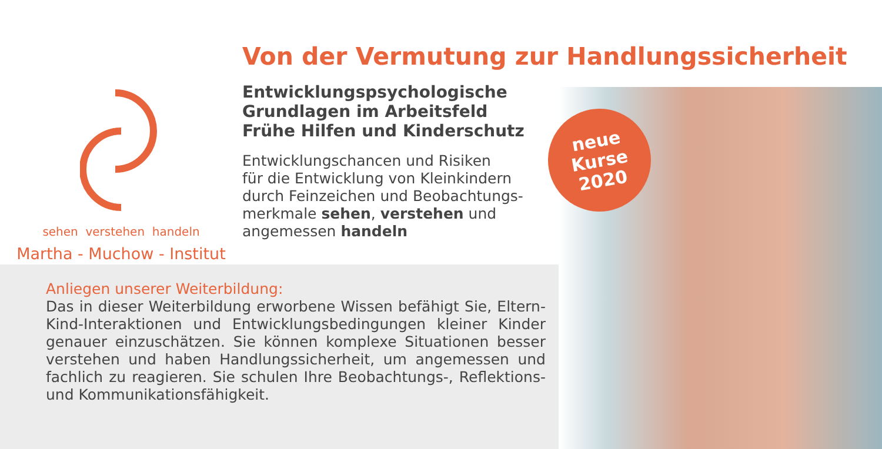Von der Vermutung zur Handlungssicherheit
sehen verstehen handeln
Martha - Muchow - Institut
Entwicklungspsychologische
Grundlagen im Arbeitsfeld
Frühe Hilfen und Kinderschutz
Entwicklungschancen und Risiken
für die Entwicklung von Kleinkindern
durch Feinzeichen und Beobachtungs-
merkmale sehen, verstehen und
angemessen handeln
neue
Kurse
2020
Anliegen unserer Weiterbildung:
Das in dieser Weiterbildung erworbene Wissen befähigt Sie, Eltern-Kind-Interaktionen und Entwicklungsbedingungen kleiner Kinder genauer einzuschätzen. Sie können komplexe Situationen besser verstehen und haben Handlungssicherheit, um angemessen und fachlich zu reagieren. Sie schulen Ihre Beobachtungs-, Reflektions- und Kommunikationsfähigkeit.